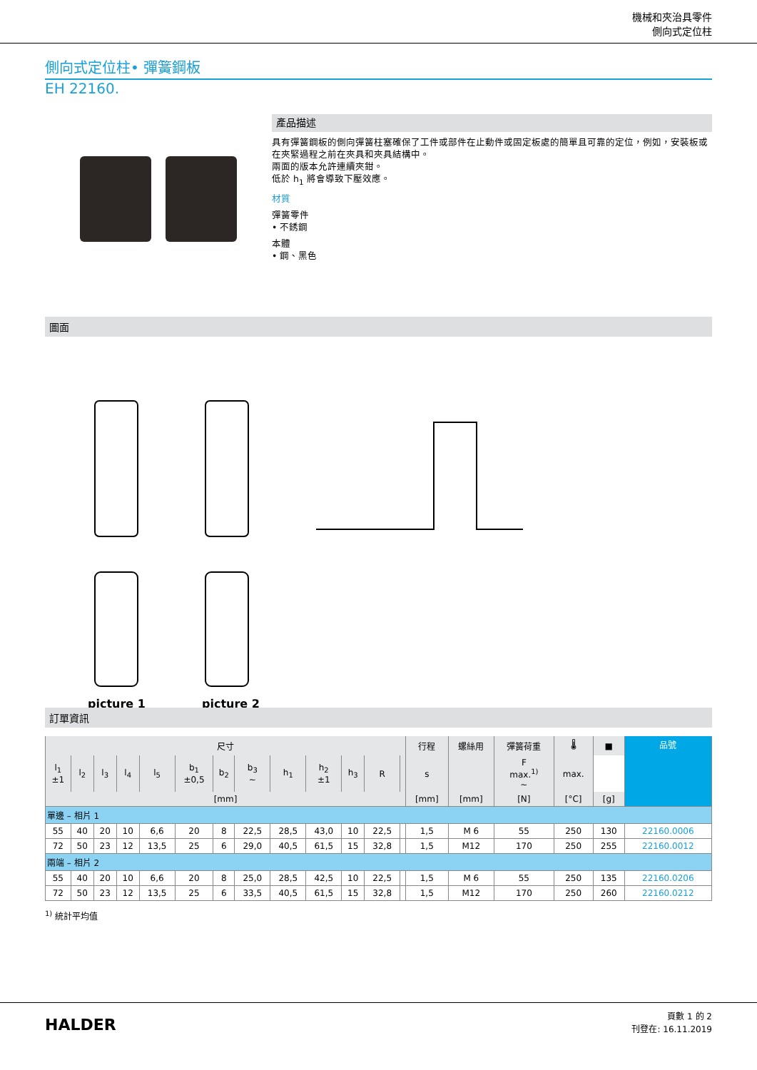機械和夾治具零件
側向式定位柱
側向式定位柱• 彈簧鋼板
EH 22160.
產品描述
具有彈簧鋼板的側向彈簧柱塞確保了工件或部件在止動件或固定板處的簡單且可靠的定位，例如，安裝板或在夾緊過程之前在夾具和夾具結構中。
兩面的版本允許連續夾鉗。
低於 h<sub>1</sub> 將會導致下壓效應。
材質
彈簧零件
• 不銹鋼
本體
• 鋼、黑色
圖面
picture 1
picture 2
訂單資訊
| 尺寸 | | | | | | | | | | | | | 行程 | 螺絲用 | 彈簧荷重 | 🌡 | ■ | 品號 |
| --- | --- | --- | --- | --- | --- | --- | --- | --- | --- | --- | --- | --- | --- | --- | --- | --- | --- | --- |
| l<sub>1</sub> ±1 | l<sub>2</sub> | l<sub>3</sub> | l<sub>4</sub> | l<sub>5</sub> | b<sub>1</sub> ±0,5 | b<sub>2</sub> | b<sub>3</sub> ~ | h<sub>1</sub> | h<sub>2</sub> ±1 | h<sub>3</sub> | R | | s | | F max.<sup>1)</sup> ~ | max. | | |
| [mm] | | | | | | | | | | | | | [mm] | [mm] | [N] | [°C] | [g] | |
| 單邊 – 相片 1 | | | | | | | | | | | | | | | | | | |
| 55 | 40 | 20 | 10 | 6,6 | 20 | 8 | 22,5 | 28,5 | 43,0 | 10 | 22,5 | | 1,5 | M 6 | 55 | 250 | 130 | 22160.0006 |
| 72 | 50 | 23 | 12 | 13,5 | 25 | 6 | 29,0 | 40,5 | 61,5 | 15 | 32,8 | | 1,5 | M12 | 170 | 250 | 255 | 22160.0012 |
| 兩端 – 相片 2 | | | | | | | | | | | | | | | | | | |
| 55 | 40 | 20 | 10 | 6,6 | 20 | 8 | 25,0 | 28,5 | 42,5 | 10 | 22,5 | | 1,5 | M 6 | 55 | 250 | 135 | 22160.0206 |
| 72 | 50 | 23 | 12 | 13,5 | 25 | 6 | 33,5 | 40,5 | 61,5 | 15 | 32,8 | | 1,5 | M12 | 170 | 250 | 260 | 22160.0212 |
<sup>1)</sup> 統計平均值
HALDER
頁數 1 的 2
刊登在: 16.11.2019